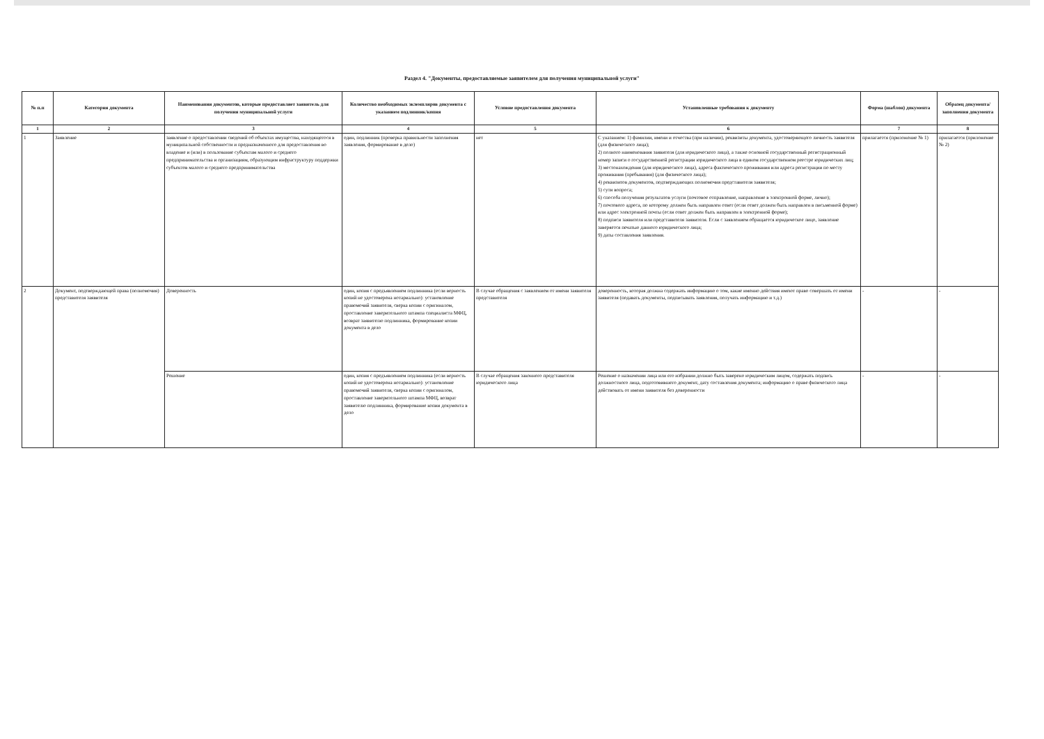Раздел 4. "Документы, предоставляемые заявителем для получения муниципальной услуги"
| № п.п | Категория документа | Наименования документов, которые предоставляет заявитель для получения муниципальной услуги | Количество необходимых экземпляров документа с указанием подлинник/копия | Условие предоставления документа | Установленные требования к документу | Форма (шаблон) документа | Образец документа/заполнения документа |
| --- | --- | --- | --- | --- | --- | --- | --- |
| 1 | 2 | 3 | 4 | 5 | 6 | 7 | 8 |
| 1 | Заявление | заявление о предоставлении сведений об объектах имущества, находящегося в муниципальной собственности и предназначенного для предоставления во владение и (или) в пользование субъектам малого и среднего предпринимательства и организациям, образующим инфраструктуру поддержки субъектов малого и среднего предпринимательства | один, подлинник (проверка правильности заполнения заявления, формирование в дело) | нет | С указанием: 1) фамилии, имени и отчества (при наличии), реквизиты документа, удостоверяющего личность заявителя (для физического лица); 2) полного наименования заявителя (для юридического лица), а также основной государственный регистрационный номер записи о государственной регистрации юридического лица в едином государственном реестре юридических лиц; 3) местонахождения (для юридического лица), адреса фактического проживания или адреса регистрации по месту проживания (пребывания) (для физического лица); 4) реквизитов документов, подтверждающих полномочия представителя заявителя; 5) сути вопроса; 6) способа получения результатов услуги (почтовое отправление, направление в электронной форме, лично); 7) почтового адреса, по которому должен быть направлен ответ (если ответ должен быть направлен в письменной форме) или адрес электронной почты (если ответ должен быть направлен в электронной форме); 8) подписи заявителя или представителя заявителя. Если с заявлением обращается юридическое лицо, заявление заверяется печатью данного юридического лица; 9) даты составления заявления. | прилагается (приложение № 1) | прилагается (приложение № 2) |
| 2 | Документ, подтверждающей права (полномочия) представителя заявителя | Доверенность | один, копия с предъявлением подлинника (если верность копий не удостоверена нотариально): установление правомочий заявителя, сверка копии с оригиналом, проставление заверительного штампа специалиста МФЦ, возврат заявителю подлинника, формирование копии документа в дело | В случае обращения с заявлением от имени заявителя представителя | доверенность, которая должна содержать информацию о том, какие именно действия имеют право совершать от имени заявителя (подавать документы, подписывать заявления, получать информацию и т.д.) | - | - |
| | | Решение | один, копия с предъявлением подлинника (если верность копий не удостоверена нотариально): установление правомочий заявителя, сверка копии с оригиналом, проставление заверительного штампа МФЦ, возврат заявителю подлинника, формирование копии документа в дело | В случае обращения законного представителя юридического лица | Решение о назначении лица или его избрании должно быть заверено юридическим лицом, содержать подпись должностного лица, подготовившего документ, дату составления документа; информацию о праве физического лица действовать от имени заявителя без доверенности | - | - |